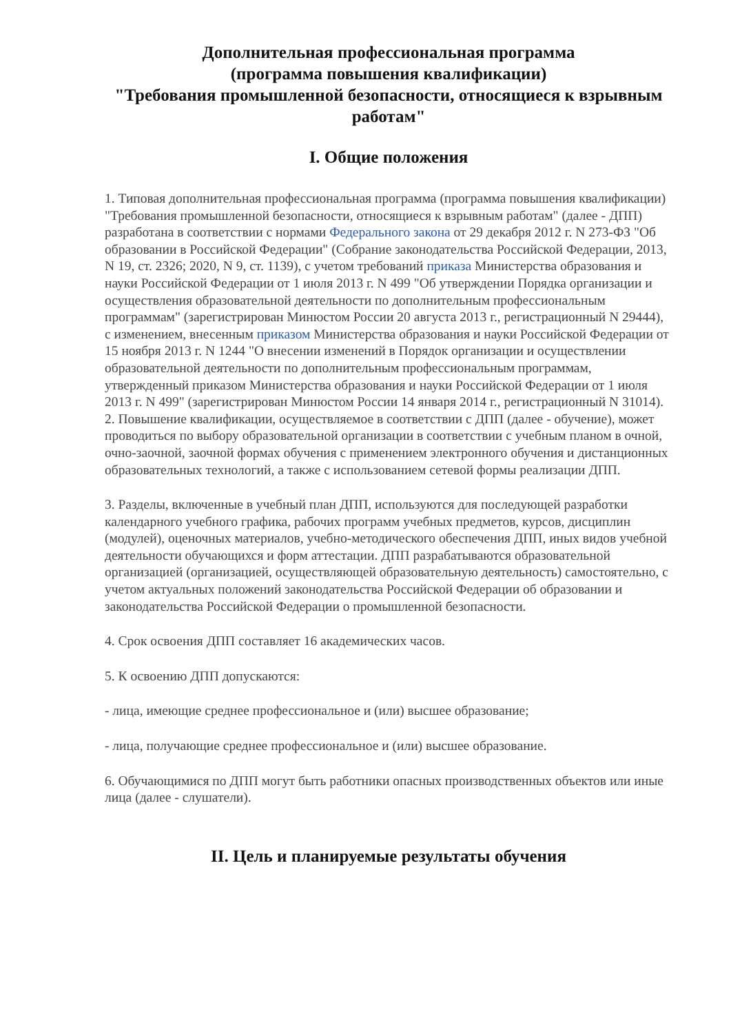Дополнительная профессиональная программа
(программа повышения квалификации)
"Требования промышленной безопасности, относящиеся к взрывным работам"
I. Общие положения
1. Типовая дополнительная профессиональная программа (программа повышения квалификации) "Требования промышленной безопасности, относящиеся к взрывным работам" (далее - ДПП) разработана в соответствии с нормами Федерального закона от 29 декабря 2012 г. N 273-ФЗ "Об образовании в Российской Федерации" (Собрание законодательства Российской Федерации, 2013, N 19, ст. 2326; 2020, N 9, ст. 1139), с учетом требований приказа Министерства образования и науки Российской Федерации от 1 июля 2013 г. N 499 "Об утверждении Порядка организации и осуществления образовательной деятельности по дополнительным профессиональным программам" (зарегистрирован Минюстом России 20 августа 2013 г., регистрационный N 29444), с изменением, внесенным приказом Министерства образования и науки Российской Федерации от 15 ноября 2013 г. N 1244 "О внесении изменений в Порядок организации и осуществлении образовательной деятельности по дополнительным профессиональным программам, утвержденный приказом Министерства образования и науки Российской Федерации от 1 июля 2013 г. N 499" (зарегистрирован Минюстом России 14 января 2014 г., регистрационный N 31014).
2. Повышение квалификации, осуществляемое в соответствии с ДПП (далее - обучение), может проводиться по выбору образовательной организации в соответствии с учебным планом в очной, очно-заочной, заочной формах обучения с применением электронного обучения и дистанционных образовательных технологий, а также с использованием сетевой формы реализации ДПП.
3. Разделы, включенные в учебный план ДПП, используются для последующей разработки календарного учебного графика, рабочих программ учебных предметов, курсов, дисциплин (модулей), оценочных материалов, учебно-методического обеспечения ДПП, иных видов учебной деятельности обучающихся и форм аттестации. ДПП разрабатываются образовательной организацией (организацией, осуществляющей образовательную деятельность) самостоятельно, с учетом актуальных положений законодательства Российской Федерации об образовании и законодательства Российской Федерации о промышленной безопасности.
4. Срок освоения ДПП составляет 16 академических часов.
5. К освоению ДПП допускаются:
- лица, имеющие среднее профессиональное и (или) высшее образование;
- лица, получающие среднее профессиональное и (или) высшее образование.
6. Обучающимися по ДПП могут быть работники опасных производственных объектов или иные лица (далее - слушатели).
II. Цель и планируемые результаты обучения